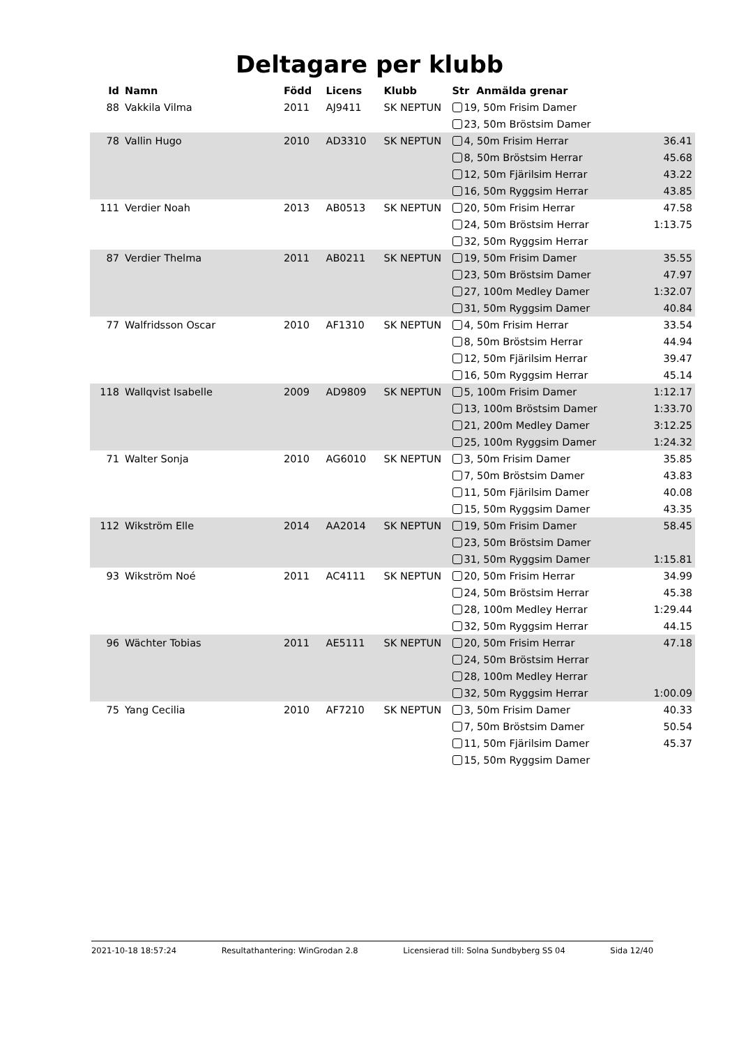Deltagare per klubb
| Id | Namn | Född | Licens | Klubb | Str Anmälda grenar | |
| --- | --- | --- | --- | --- | --- | --- |
| 88 | Vakkila Vilma | 2011 | AJ9411 | SK NEPTUN | 19, 50m Frisim Damer | |
| | | | | | 23, 50m Bröstsim Damer | |
| 78 | Vallin Hugo | 2010 | AD3310 | SK NEPTUN | 4, 50m Frisim Herrar | 36.41 |
| | | | | | 8, 50m Bröstsim Herrar | 45.68 |
| | | | | | 12, 50m Fjärilsim Herrar | 43.22 |
| | | | | | 16, 50m Ryggsim Herrar | 43.85 |
| 111 | Verdier Noah | 2013 | AB0513 | SK NEPTUN | 20, 50m Frisim Herrar | 47.58 |
| | | | | | 24, 50m Bröstsim Herrar | 1:13.75 |
| | | | | | 32, 50m Ryggsim Herrar | |
| 87 | Verdier Thelma | 2011 | AB0211 | SK NEPTUN | 19, 50m Frisim Damer | 35.55 |
| | | | | | 23, 50m Bröstsim Damer | 47.97 |
| | | | | | 27, 100m Medley Damer | 1:32.07 |
| | | | | | 31, 50m Ryggsim Damer | 40.84 |
| 77 | Walfridsson Oscar | 2010 | AF1310 | SK NEPTUN | 4, 50m Frisim Herrar | 33.54 |
| | | | | | 8, 50m Bröstsim Herrar | 44.94 |
| | | | | | 12, 50m Fjärilsim Herrar | 39.47 |
| | | | | | 16, 50m Ryggsim Herrar | 45.14 |
| 118 | Wallqvist Isabelle | 2009 | AD9809 | SK NEPTUN | 5, 100m Frisim Damer | 1:12.17 |
| | | | | | 13, 100m Bröstsim Damer | 1:33.70 |
| | | | | | 21, 200m Medley Damer | 3:12.25 |
| | | | | | 25, 100m Ryggsim Damer | 1:24.32 |
| 71 | Walter Sonja | 2010 | AG6010 | SK NEPTUN | 3, 50m Frisim Damer | 35.85 |
| | | | | | 7, 50m Bröstsim Damer | 43.83 |
| | | | | | 11, 50m Fjärilsim Damer | 40.08 |
| | | | | | 15, 50m Ryggsim Damer | 43.35 |
| 112 | Wikström Elle | 2014 | AA2014 | SK NEPTUN | 19, 50m Frisim Damer | 58.45 |
| | | | | | 23, 50m Bröstsim Damer | |
| | | | | | 31, 50m Ryggsim Damer | 1:15.81 |
| 93 | Wikström Noé | 2011 | AC4111 | SK NEPTUN | 20, 50m Frisim Herrar | 34.99 |
| | | | | | 24, 50m Bröstsim Herrar | 45.38 |
| | | | | | 28, 100m Medley Herrar | 1:29.44 |
| | | | | | 32, 50m Ryggsim Herrar | 44.15 |
| 96 | Wächter Tobias | 2011 | AE5111 | SK NEPTUN | 20, 50m Frisim Herrar | 47.18 |
| | | | | | 24, 50m Bröstsim Herrar | |
| | | | | | 28, 100m Medley Herrar | |
| | | | | | 32, 50m Ryggsim Herrar | 1:00.09 |
| 75 | Yang Cecilia | 2010 | AF7210 | SK NEPTUN | 3, 50m Frisim Damer | 40.33 |
| | | | | | 7, 50m Bröstsim Damer | 50.54 |
| | | | | | 11, 50m Fjärilsim Damer | 45.37 |
| | | | | | 15, 50m Ryggsim Damer | |
2021-10-18 18:57:24 Resultathantering: WinGrodan 2.8 Licensierad till: Solna Sundbyberg SS 04 Sida 12/40